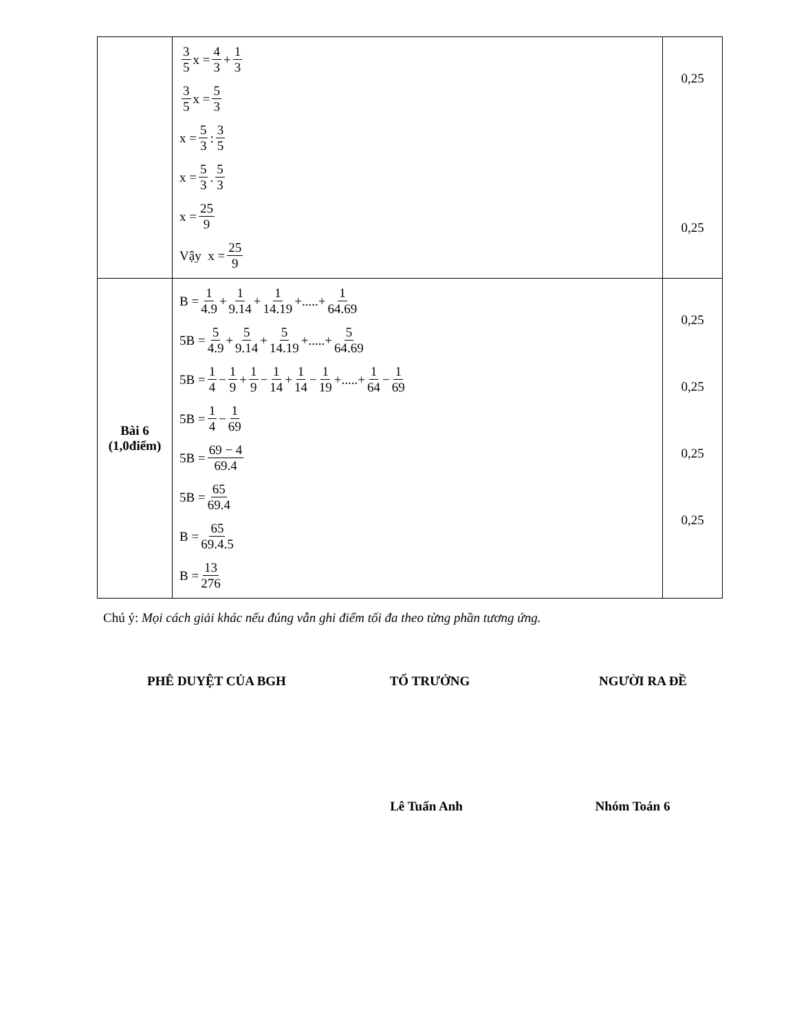| | 3 5 x = 4 3 + 1 3 3 5 x = 5 3 x = 5 3 : 3 5 x = 5 3 . 5 3 x = 25 9 Vậy x = 25 9 | 0,25 0,25 |
| Bài 6 (1,0điểm) | B = 1 4.9 + 1 9.14 + 1 14.19 +.....+ 1 64.69 5B = 5 4.9 + 5 9.14 + 5 14.19 +.....+ 5 64.69 5B = 1 4 − 1 9 + 1 9 − 1 14 + 1 14 − 1 19 +.....+ 1 64 − 1 69 5B = 1 4 − 1 69 5B = 69 − 4 69.4 5B = 65 69.4 B = 65 69.4.5 B = 13 276 | 0,25 0,25 0,25 0,25 |
Chú ý: Mọi cách giải khác nếu đúng vẫn ghi điểm tối đa theo từng phần tương ứng.
PHÊ DUYỆT CỦA BGH TỔ TRƯỞNG NGƯỜI RA ĐỀ
Lê Tuấn Anh Nhóm Toán 6